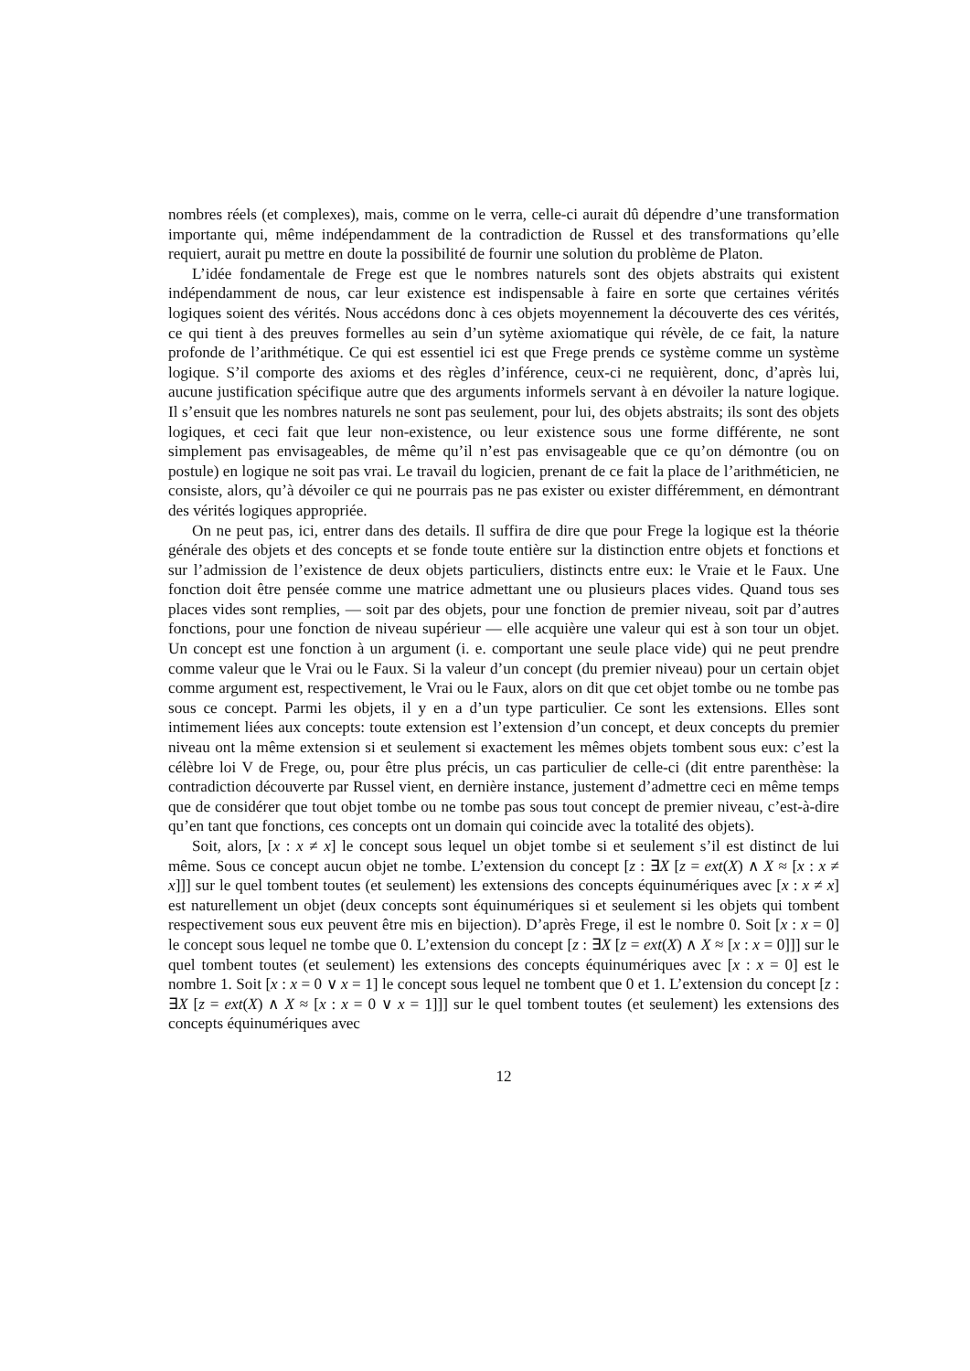nombres réels (et complexes), mais, comme on le verra, celle-ci aurait dû dépendre d’une transformation importante qui, même indépendamment de la contradiction de Russel et des transformations qu’elle requiert, aurait pu mettre en doute la possibilité de fournir une solution du problème de Platon.
L’idée fondamentale de Frege est que le nombres naturels sont des objets abstraits qui existent indépendamment de nous, car leur existence est indispensable à faire en sorte que certaines vérités logiques soient des vérités. Nous accédons donc à ces objets moyennement la découverte des ces vérités, ce qui tient à des preuves formelles au sein d’un sytème axiomatique qui révèle, de ce fait, la nature profonde de l’arithmétique. Ce qui est essentiel ici est que Frege prends ce système comme un système logique. S’il comporte des axioms et des règles d’inférence, ceux-ci ne requièrent, donc, d’après lui, aucune justification spécifique autre que des arguments informels servant à en dévoiler la nature logique. Il s’ensuit que les nombres naturels ne sont pas seulement, pour lui, des objets abstraits; ils sont des objets logiques, et ceci fait que leur non-existence, ou leur existence sous une forme différente, ne sont simplement pas envisageables, de même qu’il n’est pas envisageable que ce qu’on démontre (ou on postule) en logique ne soit pas vrai. Le travail du logicien, prenant de ce fait la place de l’arithméticien, ne consiste, alors, qu’à dévoiler ce qui ne pourrais pas ne pas exister ou exister différemment, en démontrant des vérités logiques appropriée.
On ne peut pas, ici, entrer dans des details. Il suffira de dire que pour Frege la logique est la théorie générale des objets et des concepts et se fonde toute entière sur la distinction entre objets et fonctions et sur l’admission de l’existence de deux objets particuliers, distincts entre eux: le Vraie et le Faux. Une fonction doit être pensée comme une matrice admettant une ou plusieurs places vides. Quand tous ses places vides sont remplies, — soit par des objets, pour une fonction de premier niveau, soit par d’autres fonctions, pour une fonction de niveau supérieur — elle acquière une valeur qui est à son tour un objet. Un concept est une fonction à un argument (i. e. comportant une seule place vide) qui ne peut prendre comme valeur que le Vrai ou le Faux. Si la valeur d’un concept (du premier niveau) pour un certain objet comme argument est, respectivement, le Vrai ou le Faux, alors on dit que cet objet tombe ou ne tombe pas sous ce concept. Parmi les objets, il y en a d’un type particulier. Ce sont les extensions. Elles sont intimement liées aux concepts: toute extension est l’extension d’un concept, et deux concepts du premier niveau ont la même extension si et seulement si exactement les mêmes objets tombent sous eux: c’est la célèbre loi V de Frege, ou, pour être plus précis, un cas particulier de celle-ci (dit entre parenthèse: la contradiction découverte par Russel vient, en dernière instance, justement d’admettre ceci en même temps que de considérer que tout objet tombe ou ne tombe pas sous tout concept de premier niveau, c’est-à-dire qu’en tant que fonctions, ces concepts ont un domain qui coincide avec la totalité des objets).
Soit, alors, [x : x ≠ x] le concept sous lequel un objet tombe si et seulement s’il est distinct de lui même. Sous ce concept aucun objet ne tombe. L’extension du concept [z : ∃X [z = ext(X) ∧ X ≈ [x : x ≠ x]]] sur le quel tombent toutes (et seulement) les extensions des concepts équinumériques avec [x : x ≠ x] est naturellement un objet (deux concepts sont équinumériques si et seulement si les objets qui tombent respectivement sous eux peuvent être mis en bijection). D’après Frege, il est le nombre 0. Soit [x : x = 0] le concept sous lequel ne tombe que 0. L’extension du concept [z : ∃X [z = ext(X) ∧ X ≈ [x : x = 0]]] sur le quel tombent toutes (et seulement) les extensions des concepts équinumériques avec [x : x = 0] est le nombre 1. Soit [x : x = 0 ∨ x = 1] le concept sous lequel ne tombent que 0 et 1. L’extension du concept [z : ∃X [z = ext(X) ∧ X ≈ [x : x = 0 ∨ x = 1]]] sur le quel tombent toutes (et seulement) les extensions des concepts équinumériques avec
12